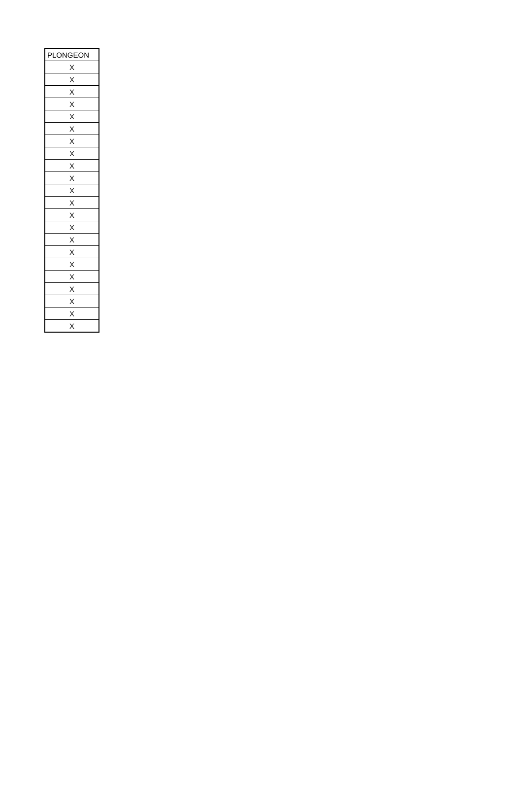| PLONGEON |
| --- |
| X |
| X |
| X |
| X |
| X |
| X |
| X |
| X |
| X |
| X |
| X |
| X |
| X |
| X |
| X |
| X |
| X |
| X |
| X |
| X |
| X |
| X |